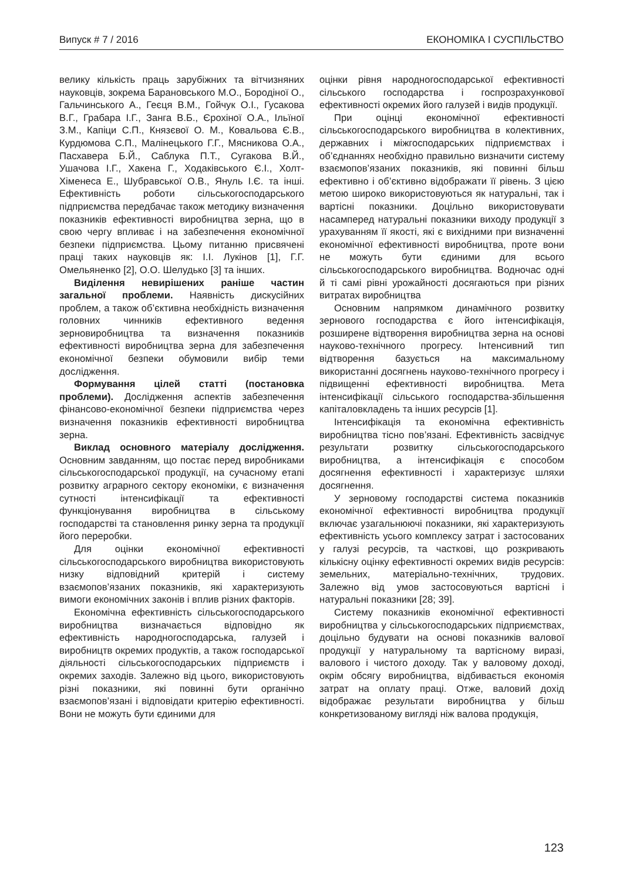Випуск # 7 / 2016 ЕКОНОМІКА І СУСПІЛЬСТВО
велику кількість праць зарубіжних та вітчизняних науковців, зокрема Барановського М.О., Бородіної О., Гальчинського А., Геєця В.М., Гойчук О.І., Гусакова В.Г., Грабара І.Г., Занга В.Б., Єрохіної О.А., Ільїної З.М., Капіци С.П., Князєвої О. М., Ковальова Є.В., Курдюмова С.П., Малінецького Г.Г., Мясникова О.А., Пасхавера Б.Й., Саблука П.Т., Сугакова В.Й., Ушачова І.Г., Хакена Г., Ходаківського Є.І., Холт-Хіменеса Е., Шубравської О.В., Януль І.Є. та інші. Ефективність роботи сільськогосподарського підприємства передбачає також методику визначення показників ефективності виробництва зерна, що в свою чергу впливає і на забезпечення економічної безпеки підприємства. Цьому питанню присвячені праці таких науковців як: І.І. Лукінов [1], Г.Г. Омельяненко [2], О.О. Шелудько [3] та інших.
Виділення невирішених раніше частин загальної проблеми. Наявність дискусійних проблем, а також об’єктивна необхідність визначення головних чинників ефективного ведення зерновиробництва та визначення показників ефективності виробництва зерна для забезпечення економічної безпеки обумовили вибір теми дослідження.
Формування цілей статті (постановка проблеми). Дослідження аспектів забезпечення фінансово-економічної безпеки підприємства через визначення показників ефективності виробництва зерна.
Виклад основного матеріалу дослідження. Основним завданням, що постає перед виробниками сільськогосподарської продукції, на сучасному етапі розвитку аграрного сектору економіки, є визначення сутності інтенсифікації та ефективності функціонування виробництва в сільському господарстві та становлення ринку зерна та продукції його переробки.
Для оцінки економічної ефективності сільськогосподарського виробництва використовують низку відповідний критерій і систему взаємопов’язаних показників, які характеризують вимоги економічних законів і вплив різних факторів.
Економічна ефективність сільськогосподарського виробництва визначається відповідно як ефективність народногосподарська, галузей і виробництв окремих продуктів, а також господарської діяльності сільськогосподарських підприємств і окремих заходів. Залежно від цього, використовують різні показники, які повинні бути органічно взаємопов’язані і відповідати критерію ефективності. Вони не можуть бути єдиними для
оцінки рівня народногосподарської ефективності сільського господарства і госпрозрахункової ефективності окремих його галузей і видів продукції.
При оцінці економічної ефективності сільськогосподарського виробництва в колективних, державних і міжгосподарських підприємствах і об’єднаннях необхідно правильно визначити систему взаємопов’язаних показників, які повинні більш ефективно і об’єктивно відображати її рівень. З цією метою широко використовуються як натуральні, так і вартісні показники. Доцільно використовувати насамперед натуральні показники виходу продукції з урахуванням її якості, які є вихідними при визначенні економічної ефективності виробництва, проте вони не можуть бути єдиними для всього сільськогосподарського виробництва. Водночас одні й ті самі рівні урожайності досягаються при різних витратах виробництва
Основним напрямком динамічного розвитку зернового господарства є його інтенсифікація, розширене відтворення виробництва зерна на основі науково-технічного прогресу. Інтенсивний тип відтворення базується на максимальному використанні досягнень науково-технічного прогресу і підвищенні ефективності виробництва. Мета інтенсифікації сільського господарства-збільшення капіталовкладень та інших ресурсів [1].
Інтенсифікація та економічна ефективність виробництва тісно пов’язані. Ефективність засвідчує результати розвитку сільськогосподарського виробництва, а інтенсифікація є способом досягнення ефективності і характеризує шляхи досягнення.
У зерновому господарстві система показників економічної ефективності виробництва продукції включає узагальнюючі показники, які характеризують ефективність усього комплексу затрат і застосованих у галузі ресурсів, та часткові, що розкривають кількісну оцінку ефективності окремих видів ресурсів: земельних, матеріально-технічних, трудових. Залежно від умов застосовуються вартісні і натуральні показники [28; 39].
Систему показників економічної ефективності виробництва у сільськогосподарських підприємствах, доцільно будувати на основі показників валової продукції у натуральному та вартісному виразі, валового і чистого доходу. Так у валовому доході, окрім обсягу виробництва, відбивається економія затрат на оплату праці. Отже, валовий дохід відображає результати виробництва у більш конкретизованому вигляді ніж валова продукція,
123